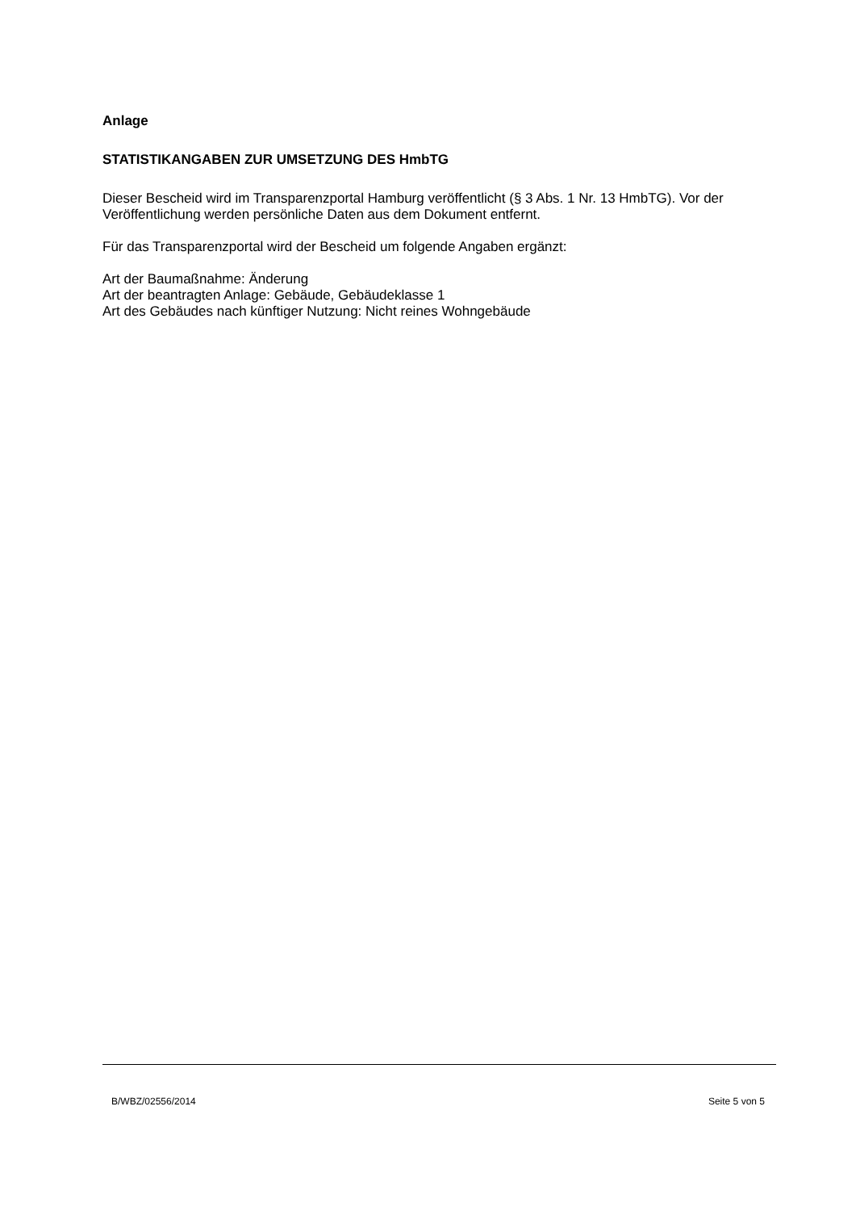Anlage
STATISTIKANGABEN ZUR UMSETZUNG DES HmbTG
Dieser Bescheid wird im Transparenzportal Hamburg veröffentlicht (§ 3 Abs. 1 Nr. 13 HmbTG). Vor der Veröffentlichung werden persönliche Daten aus dem Dokument entfernt.
Für das Transparenzportal wird der Bescheid um folgende Angaben ergänzt:
Art der Baumaßnahme: Änderung
Art der beantragten Anlage: Gebäude, Gebäudeklasse 1
Art des Gebäudes nach künftiger Nutzung: Nicht reines Wohngebäude
B/WBZ/02556/2014 Seite 5 von 5